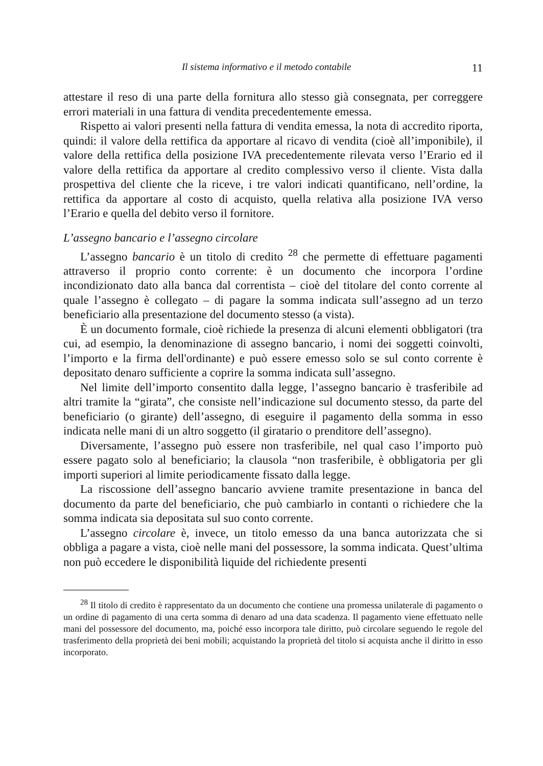Il sistema informativo e il metodo contabile 11
attestare il reso di una parte della fornitura allo stesso già consegnata, per correggere errori materiali in una fattura di vendita precedentemente emessa.
Rispetto ai valori presenti nella fattura di vendita emessa, la nota di accredito riporta, quindi: il valore della rettifica da apportare al ricavo di vendita (cioè all’imponibile), il valore della rettifica della posizione IVA precedentemente rilevata verso l’Erario ed il valore della rettifica da apportare al credito complessivo verso il cliente. Vista dalla prospettiva del cliente che la riceve, i tre valori indicati quantificano, nell’ordine, la rettifica da apportare al costo di acquisto, quella relativa alla posizione IVA verso l’Erario e quella del debito verso il fornitore.
L’assegno bancario e l’assegno circolare
L’assegno bancario è un titolo di credito <sup>28</sup> che permette di effettuare pagamenti attraverso il proprio conto corrente: è un documento che incorpora l’ordine incondizionato dato alla banca dal correntista – cioè del titolare del conto corrente al quale l’assegno è collegato – di pagare la somma indicata sull’assegno ad un terzo beneficiario alla presentazione del documento stesso (a vista).
È un documento formale, cioè richiede la presenza di alcuni elementi obbligatori (tra cui, ad esempio, la denominazione di assegno bancario, i nomi dei soggetti coinvolti, l’importo e la firma dell'ordinante) e può essere emesso solo se sul conto corrente è depositato denaro sufficiente a coprire la somma indicata sull’assegno.
Nel limite dell’importo consentito dalla legge, l’assegno bancario è trasferibile ad altri tramite la “girata”, che consiste nell’indicazione sul documento stesso, da parte del beneficiario (o girante) dell’assegno, di eseguire il pagamento della somma in esso indicata nelle mani di un altro soggetto (il giratario o prenditore dell’assegno).
Diversamente, l’assegno può essere non trasferibile, nel qual caso l’importo può essere pagato solo al beneficiario; la clausola “non trasferibile, è obbligatoria per gli importi superiori al limite periodicamente fissato dalla legge.
La riscossione dell’assegno bancario avviene tramite presentazione in banca del documento da parte del beneficiario, che può cambiarlo in contanti o richiedere che la somma indicata sia depositata sul suo conto corrente.
L’assegno circolare è, invece, un titolo emesso da una banca autorizzata che si obbliga a pagare a vista, cioè nelle mani del possessore, la somma indicata. Quest’ultima non può eccedere le disponibilità liquide del richiedente presenti
<sup>28</sup> Il titolo di credito è rappresentato da un documento che contiene una promessa unilaterale di pagamento o un ordine di pagamento di una certa somma di denaro ad una data scadenza. Il pagamento viene effettuato nelle mani del possessore del documento, ma, poiché esso incorpora tale diritto, può circolare seguendo le regole del trasferimento della proprietà dei beni mobili; acquistando la proprietà del titolo si acquista anche il diritto in esso incorporato.